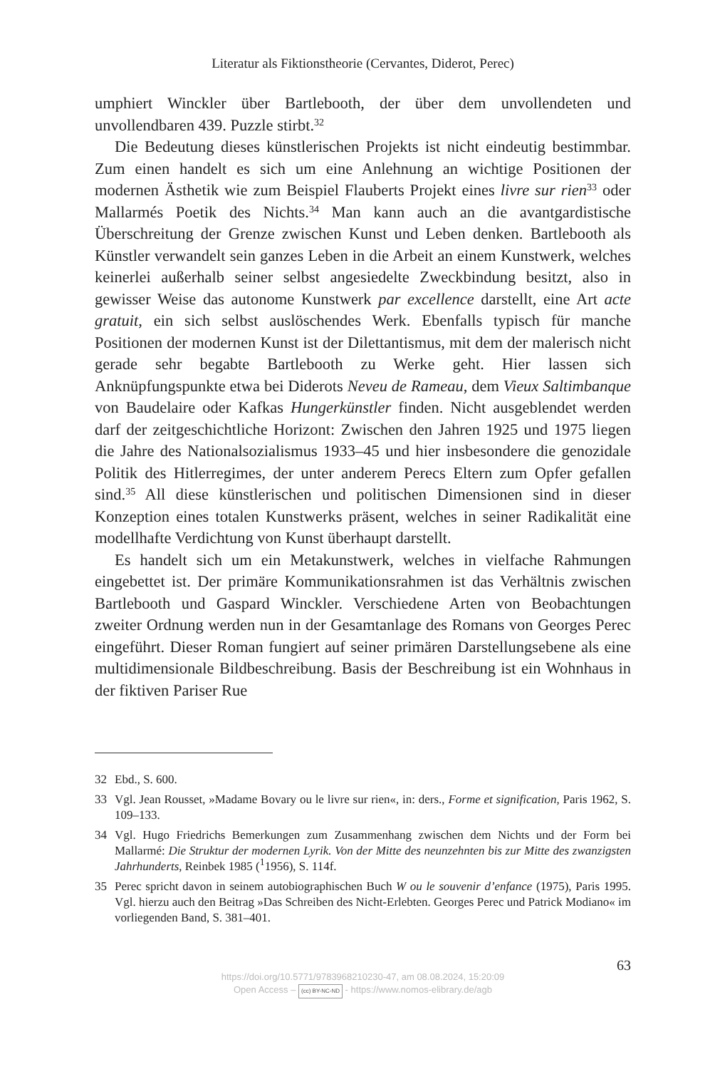Literatur als Fiktionstheorie (Cervantes, Diderot, Perec)
umphiert Winckler über Bartlebooth, der über dem unvollendeten und unvollendbaren 439. Puzzle stirbt.<sup>32</sup>
Die Bedeutung dieses künstlerischen Projekts ist nicht eindeutig bestimmbar. Zum einen handelt es sich um eine Anlehnung an wichtige Positionen der modernen Ästhetik wie zum Beispiel Flauberts Projekt eines livre sur rien<sup>33</sup> oder Mallarmés Poetik des Nichts.<sup>34</sup> Man kann auch an die avantgardistische Überschreitung der Grenze zwischen Kunst und Leben denken. Bartlebooth als Künstler verwandelt sein ganzes Leben in die Arbeit an einem Kunstwerk, welches keinerlei außerhalb seiner selbst angesiedelte Zweckbindung besitzt, also in gewisser Weise das autonome Kunstwerk par excellence darstellt, eine Art acte gratuit, ein sich selbst auslöschendes Werk. Ebenfalls typisch für manche Positionen der modernen Kunst ist der Dilettantismus, mit dem der malerisch nicht gerade sehr begabte Bartlebooth zu Werke geht. Hier lassen sich Anknüpfungspunkte etwa bei Diderots Neveu de Rameau, dem Vieux Saltimbanque von Baudelaire oder Kafkas Hungerkünstler finden. Nicht ausgeblendet werden darf der zeitgeschichtliche Horizont: Zwischen den Jahren 1925 und 1975 liegen die Jahre des Nationalsozialismus 1933–45 und hier insbesondere die genozidale Politik des Hitlerregimes, der unter anderem Perecs Eltern zum Opfer gefallen sind.<sup>35</sup> All diese künstlerischen und politischen Dimensionen sind in dieser Konzeption eines totalen Kunstwerks präsent, welches in seiner Radikalität eine modellhafte Verdichtung von Kunst überhaupt darstellt.
Es handelt sich um ein Metakunstwerk, welches in vielfache Rahmungen eingebettet ist. Der primäre Kommunikationsrahmen ist das Verhältnis zwischen Bartlebooth und Gaspard Winckler. Verschiedene Arten von Beobachtungen zweiter Ordnung werden nun in der Gesamtanlage des Romans von Georges Perec eingeführt. Dieser Roman fungiert auf seiner primären Darstellungsebene als eine multidimensionale Bildbeschreibung. Basis der Beschreibung ist ein Wohnhaus in der fiktiven Pariser Rue
32 Ebd., S. 600.
33 Vgl. Jean Rousset, »Madame Bovary ou le livre sur rien«, in: ders., Forme et signification, Paris 1962, S. 109–133.
34 Vgl. Hugo Friedrichs Bemerkungen zum Zusammenhang zwischen dem Nichts und der Form bei Mallarmé: Die Struktur der modernen Lyrik. Von der Mitte des neunzehnten bis zur Mitte des zwanzigsten Jahrhunderts, Reinbek 1985 (<sup>1</sup>1956), S. 114f.
35 Perec spricht davon in seinem autobiographischen Buch W ou le souvenir d’enfance (1975), Paris 1995. Vgl. hierzu auch den Beitrag »Das Schreiben des Nicht-Erlebten. Georges Perec und Patrick Modiano« im vorliegenden Band, S. 381–401.
63
https://doi.org/10.5771/9783968210230-47, am 08.08.2024, 15:20:09
Open Access – (cc) BY-NC-ND - https://www.nomos-elibrary.de/agb